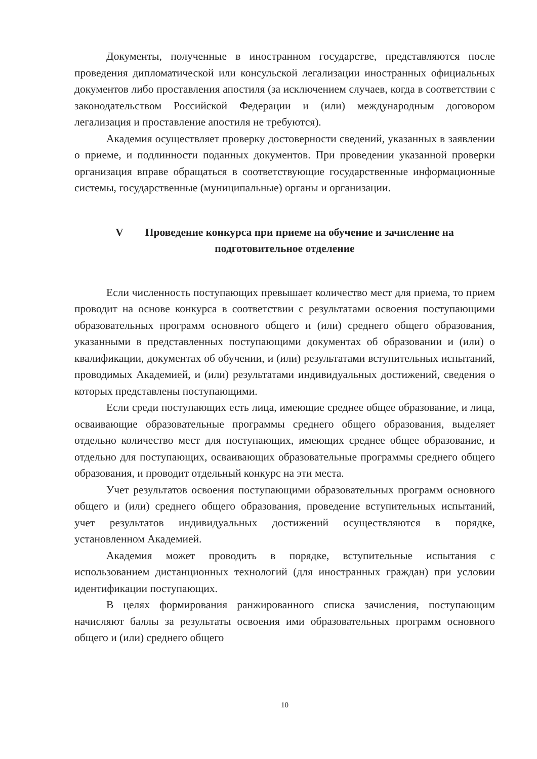Документы, полученные в иностранном государстве, представляются после проведения дипломатической или консульской легализации иностранных официальных документов либо проставления апостиля (за исключением случаев, когда в соответствии с законодательством Российской Федерации и (или) международным договором легализация и проставление апостиля не требуются).
Академия осуществляет проверку достоверности сведений, указанных в заявлении о приеме, и подлинности поданных документов. При проведении указанной проверки организация вправе обращаться в соответствующие государственные информационные системы, государственные (муниципальные) органы и организации.
V Проведение конкурса при приеме на обучение и зачисление на подготовительное отделение
Если численность поступающих превышает количество мест для приема, то прием проводит на основе конкурса в соответствии с результатами освоения поступающими образовательных программ основного общего и (или) среднего общего образования, указанными в представленных поступающими документах об образовании и (или) о квалификации, документах об обучении, и (или) результатами вступительных испытаний, проводимых Академией, и (или) результатами индивидуальных достижений, сведения о которых представлены поступающими.
Если среди поступающих есть лица, имеющие среднее общее образование, и лица, осваивающие образовательные программы среднего общего образования, выделяет отдельно количество мест для поступающих, имеющих среднее общее образование, и отдельно для поступающих, осваивающих образовательные программы среднего общего образования, и проводит отдельный конкурс на эти места.
Учет результатов освоения поступающими образовательных программ основного общего и (или) среднего общего образования, проведение вступительных испытаний, учет результатов индивидуальных достижений осуществляются в порядке, установленном Академией.
Академия может проводить в порядке, вступительные испытания с использованием дистанционных технологий (для иностранных граждан) при условии идентификации поступающих.
В целях формирования ранжированного списка зачисления, поступающим начисляют баллы за результаты освоения ими образовательных программ основного общего и (или) среднего общего
10